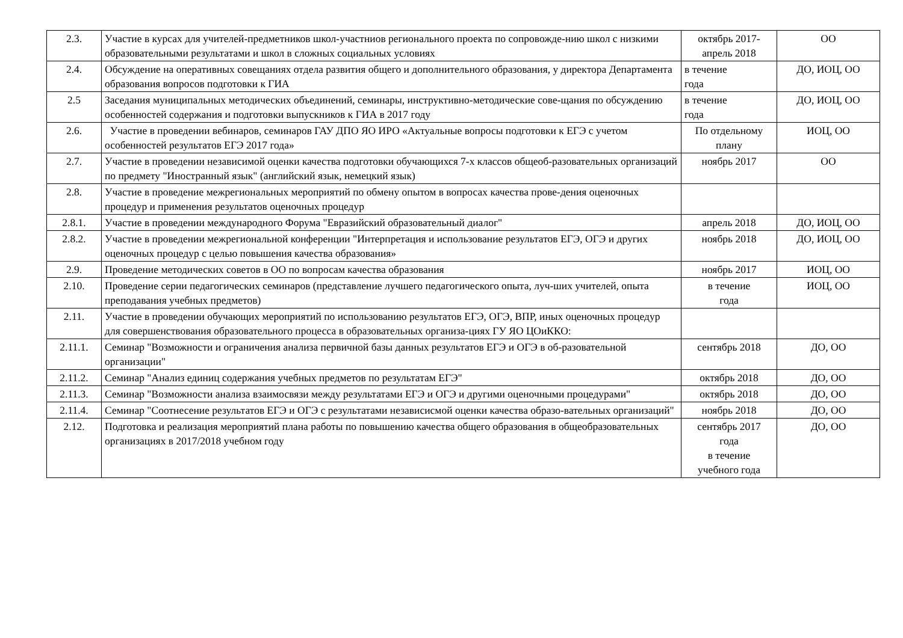| 2.3. | Участие в курсах для учителей-предметников школ-участниов регионального проекта по сопровожде-нию школ с низкими образовательными результатами и школ в сложных социальных условиях | октябрь 2017- апрель 2018 | ОО |
| 2.4. | Обсуждение на оперативных совещаниях отдела развития общего и дополнительного образования, у директора Департамента образования вопросов подготовки к ГИА | в течение года | ДО, ИОЦ, ОО |
| 2.5 | Заседания муниципальных методических объединений, семинары, инструктивно-методические сове-щания по обсуждению особенностей содержания и подготовки выпускников к ГИА в 2017 году | в течение года | ДО, ИОЦ, ОО |
| 2.6. | Участие в проведении вебинаров, семинаров ГАУ ДПО ЯО ИРО «Актуальные вопросы подготовки к ЕГЭ с учетом особенностей результатов ЕГЭ 2017 года» | По отдельному плану | ИОЦ, ОО |
| 2.7. | Участие в проведении независимой оценки качества подготовки обучающихся 7-х классов общеоб-разовательных организаций по предмету "Иностранный язык" (английский язык, немецкий язык) | ноябрь 2017 | ОО |
| 2.8. | Участие в проведение межрегиональных мероприятий по обмену опытом в вопросах качества прове-дения оценочных процедур и применения результатов оценочных процедур | | |
| 2.8.1. | Участие в проведении международного Форума "Евразийский образовательный диалог" | апрель 2018 | ДО, ИОЦ, ОО |
| 2.8.2. | Участие в проведении межрегиональной конференции "Интерпретация и использование результатов ЕГЭ, ОГЭ и других оценочных процедур с целью повышения качества образования» | ноябрь 2018 | ДО, ИОЦ, ОО |
| 2.9. | Проведение методических советов в ОО по вопросам качества образования | ноябрь 2017 | ИОЦ, ОО |
| 2.10. | Проведение серии педагогических семинаров (представление лучшего педагогического опыта, луч-ших учителей, опыта преподавания учебных предметов) | в течение года | ИОЦ, ОО |
| 2.11. | Участие в проведении обучающих мероприятий по использованию результатов ЕГЭ, ОГЭ, ВПР, иных оценочных процедур для совершенствования образовательного процесса в образовательных организа-циях ГУ ЯО ЦОиККО: | | |
| 2.11.1. | Семинар "Возможности и ограничения анализа первичной базы данных результатов ЕГЭ и ОГЭ в об-разовательной организации" | сентябрь 2018 | ДО, ОО |
| 2.11.2. | Семинар "Анализ единиц содержания учебных предметов по результатам ЕГЭ" | октябрь 2018 | ДО, ОО |
| 2.11.3. | Семинар "Возможности анализа взаимосвязи между результатами ЕГЭ и ОГЭ и другими оценочными процедурами" | октябрь 2018 | ДО, ОО |
| 2.11.4. | Семинар "Соотнесение результатов ЕГЭ и ОГЭ с результатами независисмой оценки качества образо-вательных организаций" | ноябрь 2018 | ДО, ОО |
| 2.12. | Подготовка и реализация мероприятий плана работы по повышению качества общего образования в общеобразовательных организациях в 2017/2018 учебном году | сентябрь 2017 года в течение учебного года | ДО, ОО |